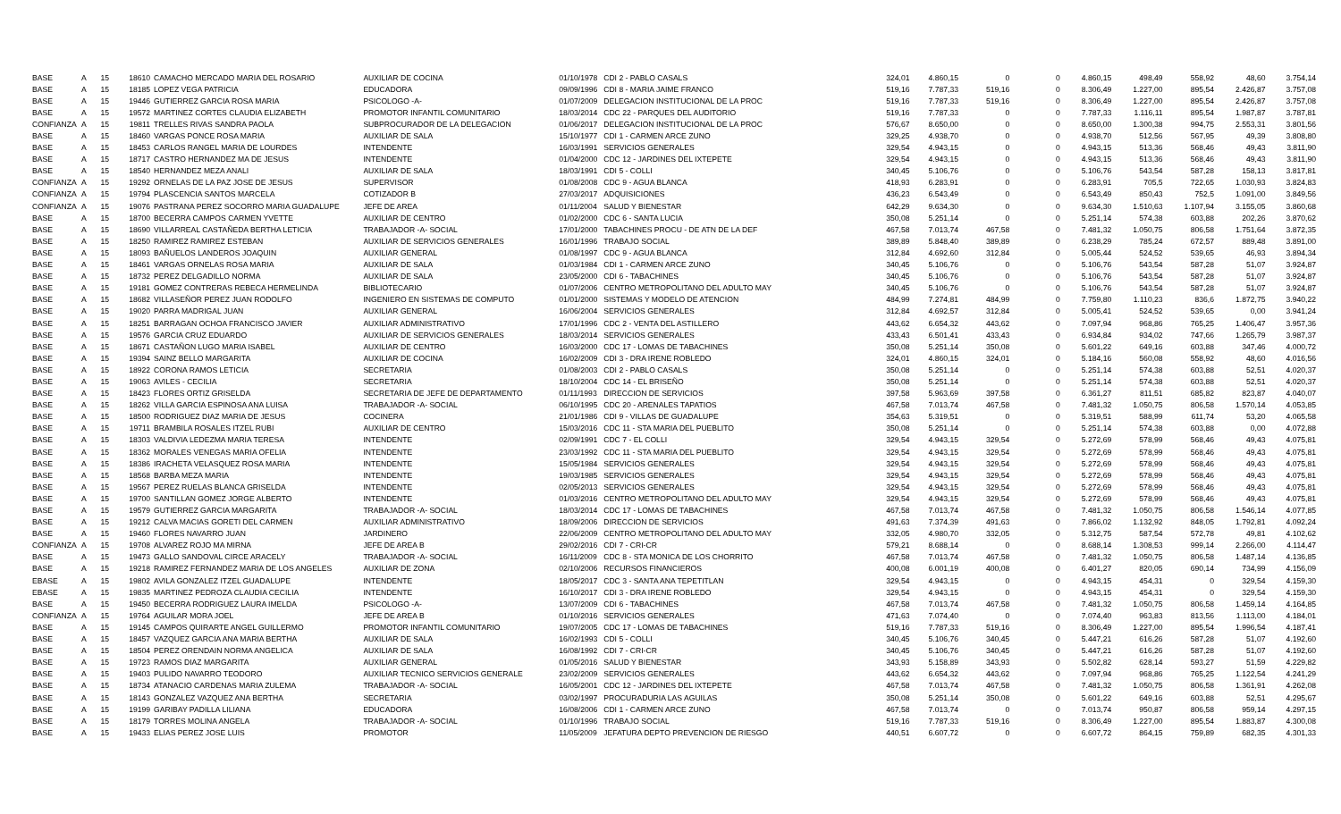| BASE | A | 15 | 18610 | CAMACHO MERCADO MARIA DEL ROSARIO | AUXILIAR DE COCINA | 01/10/1978 | CDI 2 - PABLO CASALS | 324,01 | 4.860,15 | 0 | 0 | 4.860,15 | 498,49 | 558,92 | 48,60 | 3.754,14 |
| BASE | A | 15 | 18185 | LOPEZ VEGA PATRICIA | EDUCADORA | 09/09/1996 | CDI 8 - MARIA JAIME FRANCO | 519,16 | 7.787,33 | 519,16 | 0 | 8.306,49 | 1.227,00 | 895,54 | 2.426,87 | 3.757,08 |
| BASE | A | 15 | 19446 | GUTIERREZ GARCIA ROSA MARIA | PSICOLOGO -A- | 01/07/2009 | DELEGACION INSTITUCIONAL DE LA PROC | 519,16 | 7.787,33 | 519,16 | 0 | 8.306,49 | 1.227,00 | 895,54 | 2.426,87 | 3.757,08 |
| BASE | A | 15 | 19572 | MARTINEZ CORTES CLAUDIA ELIZABETH | PROMOTOR INFANTIL COMUNITARIO | 18/03/2014 | CDC 22 - PARQUES DEL AUDITORIO | 519,16 | 7.787,33 | 0 | 0 | 7.787,33 | 1.116,11 | 895,54 | 1.987,87 | 3.787,81 |
| CONFIANZA | A | 15 | 19811 | TRELLES RIVAS SANDRA PAOLA | SUBPROCURADOR DE LA DELEGACION | 01/06/2017 | DELEGACION INSTITUCIONAL DE LA PROC | 576,67 | 8.650,00 | 0 | 0 | 8.650,00 | 1.300,38 | 994,75 | 2.553,31 | 3.801,56 |
| BASE | A | 15 | 18460 | VARGAS PONCE ROSA MARIA | AUXILIAR DE SALA | 15/10/1977 | CDI 1 - CARMEN ARCE ZUNO | 329,25 | 4.938,70 | 0 | 0 | 4.938,70 | 512,56 | 567,95 | 49,39 | 3.808,80 |
| BASE | A | 15 | 18453 | CARLOS RANGEL MARIA DE LOURDES | INTENDENTE | 16/03/1991 | SERVICIOS GENERALES | 329,54 | 4.943,15 | 0 | 0 | 4.943,15 | 513,36 | 568,46 | 49,43 | 3.811,90 |
| BASE | A | 15 | 18717 | CASTRO HERNANDEZ MA DE JESUS | INTENDENTE | 01/04/2000 | CDC 12 - JARDINES DEL IXTEPETE | 329,54 | 4.943,15 | 0 | 0 | 4.943,15 | 513,36 | 568,46 | 49,43 | 3.811,90 |
| BASE | A | 15 | 18540 | HERNANDEZ MEZA ANALI | AUXILIAR DE SALA | 18/03/1991 | CDI 5 - COLLI | 340,45 | 5.106,76 | 0 | 0 | 5.106,76 | 543,54 | 587,28 | 158,13 | 3.817,81 |
| CONFIANZA | A | 15 | 19292 | ORNELAS DE LA PAZ JOSE DE JESUS | SUPERVISOR | 01/08/2008 | CDC 9 - AGUA BLANCA | 418,93 | 6.283,91 | 0 | 0 | 6.283,91 | 705,5 | 722,65 | 1.030,93 | 3.824,83 |
| CONFIANZA | A | 15 | 19794 | PLASCENCIA SANTOS MARCELA | COTIZADOR B | 27/03/2017 | ADQUISICIONES | 436,23 | 6.543,49 | 0 | 0 | 6.543,49 | 850,43 | 752,5 | 1.091,00 | 3.849,56 |
| CONFIANZA | A | 15 | 19076 | PASTRANA PEREZ SOCORRO MARIA GUADALUPE | JEFE DE AREA | 01/11/2004 | SALUD Y BIENESTAR | 642,29 | 9.634,30 | 0 | 0 | 9.634,30 | 1.510,63 | 1.107,94 | 3.155,05 | 3.860,68 |
| BASE | A | 15 | 18700 | BECERRA CAMPOS CARMEN YVETTE | AUXILIAR DE CENTRO | 01/02/2000 | CDC 6 - SANTA LUCIA | 350,08 | 5.251,14 | 0 | 0 | 5.251,14 | 574,38 | 603,88 | 202,26 | 3.870,62 |
| BASE | A | 15 | 18690 | VILLARREAL CASTAÑEDA BERTHA LETICIA | TRABAJADOR -A- SOCIAL | 17/01/2000 | TABACHINES PROCU - DE ATN DE LA DEF | 467,58 | 7.013,74 | 467,58 | 0 | 7.481,32 | 1.050,75 | 806,58 | 1.751,64 | 3.872,35 |
| BASE | A | 15 | 18250 | RAMIREZ RAMIREZ ESTEBAN | AUXILIAR DE SERVICIOS GENERALES | 16/01/1996 | TRABAJO SOCIAL | 389,89 | 5.848,40 | 389,89 | 0 | 6.238,29 | 785,24 | 672,57 | 889,48 | 3.891,00 |
| BASE | A | 15 | 18093 | BAÑUELOS LANDEROS JOAQUIN | AUXILIAR GENERAL | 01/08/1997 | CDC 9 - AGUA BLANCA | 312,84 | 4.692,60 | 312,84 | 0 | 5.005,44 | 524,52 | 539,65 | 46,93 | 3.894,34 |
| BASE | A | 15 | 18461 | VARGAS ORNELAS ROSA MARIA | AUXILIAR DE SALA | 01/03/1984 | CDI 1 - CARMEN ARCE ZUNO | 340,45 | 5.106,76 | 0 | 0 | 5.106,76 | 543,54 | 587,28 | 51,07 | 3.924,87 |
| BASE | A | 15 | 18732 | PEREZ DELGADILLO NORMA | AUXILIAR DE SALA | 23/05/2000 | CDI 6 - TABACHINES | 340,45 | 5.106,76 | 0 | 0 | 5.106,76 | 543,54 | 587,28 | 51,07 | 3.924,87 |
| BASE | A | 15 | 19181 | GOMEZ CONTRERAS REBECA HERMELINDA | BIBLIOTECARIO | 01/07/2006 | CENTRO METROPOLITANO DEL ADULTO MAY | 340,45 | 5.106,76 | 0 | 0 | 5.106,76 | 543,54 | 587,28 | 51,07 | 3.924,87 |
| BASE | A | 15 | 18682 | VILLASEÑOR PEREZ JUAN RODOLFO | INGENIERO EN SISTEMAS DE COMPUTO | 01/01/2000 | SISTEMAS Y MODELO DE ATENCION | 484,99 | 7.274,81 | 484,99 | 0 | 7.759,80 | 1.110,23 | 836,6 | 1.872,75 | 3.940,22 |
| BASE | A | 15 | 19020 | PARRA MADRIGAL JUAN | AUXILIAR GENERAL | 16/06/2004 | SERVICIOS GENERALES | 312,84 | 4.692,57 | 312,84 | 0 | 5.005,41 | 524,52 | 539,65 | 0,00 | 3.941,24 |
| BASE | A | 15 | 18251 | BARRAGAN OCHOA FRANCISCO JAVIER | AUXILIAR ADMINISTRATIVO | 17/01/1996 | CDC 2 - VENTA DEL ASTILLERO | 443,62 | 6.654,32 | 443,62 | 0 | 7.097,94 | 968,86 | 765,25 | 1.406,47 | 3.957,36 |
| BASE | A | 15 | 19576 | GARCIA CRUZ EDUARDO | AUXILIAR DE SERVICIOS GENERALES | 18/03/2014 | SERVICIOS GENERALES | 433,43 | 6.501,41 | 433,43 | 0 | 6.934,84 | 934,02 | 747,66 | 1.265,79 | 3.987,37 |
| BASE | A | 15 | 18671 | CASTAÑON LUGO MARIA ISABEL | AUXILIAR DE CENTRO | 16/03/2000 | CDC 17 - LOMAS DE TABACHINES | 350,08 | 5.251,14 | 350,08 | 0 | 5.601,22 | 649,16 | 603,88 | 347,46 | 4.000,72 |
| BASE | A | 15 | 19394 | SAINZ BELLO MARGARITA | AUXILIAR DE COCINA | 16/02/2009 | CDI 3 - DRA IRENE ROBLEDO | 324,01 | 4.860,15 | 324,01 | 0 | 5.184,16 | 560,08 | 558,92 | 48,60 | 4.016,56 |
| BASE | A | 15 | 18922 | CORONA RAMOS LETICIA | SECRETARIA | 01/08/2003 | CDI 2 - PABLO CASALS | 350,08 | 5.251,14 | 0 | 0 | 5.251,14 | 574,38 | 603,88 | 52,51 | 4.020,37 |
| BASE | A | 15 | 19063 | AVILES - CECILIA | SECRETARIA | 18/10/2004 | CDC 14 - EL BRISEÑO | 350,08 | 5.251,14 | 0 | 0 | 5.251,14 | 574,38 | 603,88 | 52,51 | 4.020,37 |
| BASE | A | 15 | 18423 | FLORES ORTIZ GRISELDA | SECRETARIA DE JEFE DE DEPARTAMENTO | 01/11/1993 | DIRECCION DE SERVICIOS | 397,58 | 5.963,69 | 397,58 | 0 | 6.361,27 | 811,51 | 685,82 | 823,87 | 4.040,07 |
| BASE | A | 15 | 18262 | VILLA GARCIA ESPINOSA ANA LUISA | TRABAJADOR -A- SOCIAL | 06/10/1995 | CDC 20 - ARENALES TAPATIOS | 467,58 | 7.013,74 | 467,58 | 0 | 7.481,32 | 1.050,75 | 806,58 | 1.570,14 | 4.053,85 |
| BASE | A | 15 | 18500 | RODRIGUEZ DIAZ MARIA DE JESUS | COCINERA | 21/01/1986 | CDI 9 - VILLAS DE GUADALUPE | 354,63 | 5.319,51 | 0 | 0 | 5.319,51 | 588,99 | 611,74 | 53,20 | 4.065,58 |
| BASE | A | 15 | 19711 | BRAMBILA ROSALES ITZEL RUBI | AUXILIAR DE CENTRO | 15/03/2016 | CDC 11 - STA MARIA DEL PUEBLITO | 350,08 | 5.251,14 | 0 | 0 | 5.251,14 | 574,38 | 603,88 | 0,00 | 4.072,88 |
| BASE | A | 15 | 18303 | VALDIVIA LEDEZMA MARIA TERESA | INTENDENTE | 02/09/1991 | CDC 7 - EL COLLI | 329,54 | 4.943,15 | 329,54 | 0 | 5.272,69 | 578,99 | 568,46 | 49,43 | 4.075,81 |
| BASE | A | 15 | 18362 | MORALES VENEGAS MARIA OFELIA | INTENDENTE | 23/03/1992 | CDC 11 - STA MARIA DEL PUEBLITO | 329,54 | 4.943,15 | 329,54 | 0 | 5.272,69 | 578,99 | 568,46 | 49,43 | 4.075,81 |
| BASE | A | 15 | 18386 | IRACHETA VELASQUEZ ROSA MARIA | INTENDENTE | 15/05/1984 | SERVICIOS GENERALES | 329,54 | 4.943,15 | 329,54 | 0 | 5.272,69 | 578,99 | 568,46 | 49,43 | 4.075,81 |
| BASE | A | 15 | 18568 | BARBA MEZA MARIA | INTENDENTE | 19/03/1985 | SERVICIOS GENERALES | 329,54 | 4.943,15 | 329,54 | 0 | 5.272,69 | 578,99 | 568,46 | 49,43 | 4.075,81 |
| BASE | A | 15 | 19567 | PEREZ RUELAS BLANCA GRISELDA | INTENDENTE | 02/05/2013 | SERVICIOS GENERALES | 329,54 | 4.943,15 | 329,54 | 0 | 5.272,69 | 578,99 | 568,46 | 49,43 | 4.075,81 |
| BASE | A | 15 | 19700 | SANTILLAN GOMEZ JORGE ALBERTO | INTENDENTE | 01/03/2016 | CENTRO METROPOLITANO DEL ADULTO MAY | 329,54 | 4.943,15 | 329,54 | 0 | 5.272,69 | 578,99 | 568,46 | 49,43 | 4.075,81 |
| BASE | A | 15 | 19579 | GUTIERREZ GARCIA MARGARITA | TRABAJADOR -A- SOCIAL | 18/03/2014 | CDC 17 - LOMAS DE TABACHINES | 467,58 | 7.013,74 | 467,58 | 0 | 7.481,32 | 1.050,75 | 806,58 | 1.546,14 | 4.077,85 |
| BASE | A | 15 | 19212 | CALVA MACIAS GORETI DEL CARMEN | AUXILIAR ADMINISTRATIVO | 18/09/2006 | DIRECCION DE SERVICIOS | 491,63 | 7.374,39 | 491,63 | 0 | 7.866,02 | 1.132,92 | 848,05 | 1.792,81 | 4.092,24 |
| BASE | A | 15 | 19460 | FLORES NAVARRO JUAN | JARDINERO | 22/06/2009 | CENTRO METROPOLITANO DEL ADULTO MAY | 332,05 | 4.980,70 | 332,05 | 0 | 5.312,75 | 587,54 | 572,78 | 49,81 | 4.102,62 |
| CONFIANZA | A | 15 | 19708 | ALVAREZ ROJO MA MIRNA | JEFE DE AREA B | 29/02/2016 | CDI 7 - CRI-CR | 579,21 | 8.688,14 | 0 | 0 | 8.688,14 | 1.308,53 | 999,14 | 2.266,00 | 4.114,47 |
| BASE | A | 15 | 19473 | GALLO SANDOVAL CIRCE ARACELY | TRABAJADOR -A- SOCIAL | 16/11/2009 | CDC 8 - STA MONICA DE LOS CHORRITO | 467,58 | 7.013,74 | 467,58 | 0 | 7.481,32 | 1.050,75 | 806,58 | 1.487,14 | 4.136,85 |
| BASE | A | 15 | 19218 | RAMIREZ FERNANDEZ MARIA DE LOS ANGELES | AUXILIAR DE ZONA | 02/10/2006 | RECURSOS FINANCIEROS | 400,08 | 6.001,19 | 400,08 | 0 | 6.401,27 | 820,05 | 690,14 | 734,99 | 4.156,09 |
| EBASE | A | 15 | 19802 | AVILA GONZALEZ ITZEL GUADALUPE | INTENDENTE | 18/05/2017 | CDC 3 - SANTA ANA TEPETITLAN | 329,54 | 4.943,15 | 0 | 0 | 4.943,15 | 454,31 | 0 | 329,54 | 4.159,30 |
| EBASE | A | 15 | 19835 | MARTINEZ PEDROZA CLAUDIA CECILIA | INTENDENTE | 16/10/2017 | CDI 3 - DRA IRENE ROBLEDO | 329,54 | 4.943,15 | 0 | 0 | 4.943,15 | 454,31 | 0 | 329,54 | 4.159,30 |
| BASE | A | 15 | 19450 | BECERRA RODRIGUEZ LAURA IMELDA | PSICOLOGO -A- | 13/07/2009 | CDI 6 - TABACHINES | 467,58 | 7.013,74 | 467,58 | 0 | 7.481,32 | 1.050,75 | 806,58 | 1.459,14 | 4.164,85 |
| CONFIANZA | A | 15 | 19764 | AGUILAR MORA JOEL | JEFE DE AREA B | 01/10/2016 | SERVICIOS GENERALES | 471,63 | 7.074,40 | 0 | 0 | 7.074,40 | 963,83 | 813,56 | 1.113,00 | 4.184,01 |
| BASE | A | 15 | 19145 | CAMPOS QUIRARTE ANGEL GUILLERMO | PROMOTOR INFANTIL COMUNITARIO | 19/07/2005 | CDC 17 - LOMAS DE TABACHINES | 519,16 | 7.787,33 | 519,16 | 0 | 8.306,49 | 1.227,00 | 895,54 | 1.996,54 | 4.187,41 |
| BASE | A | 15 | 18457 | VAZQUEZ GARCIA ANA MARIA BERTHA | AUXILIAR DE SALA | 16/02/1993 | CDI 5 - COLLI | 340,45 | 5.106,76 | 340,45 | 0 | 5.447,21 | 616,26 | 587,28 | 51,07 | 4.192,60 |
| BASE | A | 15 | 18504 | PEREZ ORENDAIN NORMA ANGELICA | AUXILIAR DE SALA | 16/08/1992 | CDI 7 - CRI-CR | 340,45 | 5.106,76 | 340,45 | 0 | 5.447,21 | 616,26 | 587,28 | 51,07 | 4.192,60 |
| BASE | A | 15 | 19723 | RAMOS DIAZ MARGARITA | AUXILIAR GENERAL | 01/05/2016 | SALUD Y BIENESTAR | 343,93 | 5.158,89 | 343,93 | 0 | 5.502,82 | 628,14 | 593,27 | 51,59 | 4.229,82 |
| BASE | A | 15 | 19403 | PULIDO NAVARRO TEODORO | AUXILIAR TECNICO SERVICIOS GENERALE | 23/02/2009 | SERVICIOS GENERALES | 443,62 | 6.654,32 | 443,62 | 0 | 7.097,94 | 968,86 | 765,25 | 1.122,54 | 4.241,29 |
| BASE | A | 15 | 18734 | ATANACIO CARDENAS MARIA ZULEMA | TRABAJADOR -A- SOCIAL | 16/05/2001 | CDC 12 - JARDINES DEL IXTEPETE | 467,58 | 7.013,74 | 467,58 | 0 | 7.481,32 | 1.050,75 | 806,58 | 1.361,91 | 4.262,08 |
| BASE | A | 15 | 18143 | GONZALEZ VAZQUEZ ANA BERTHA | SECRETARIA | 03/02/1997 | PROCURADURIA LAS AGUILAS | 350,08 | 5.251,14 | 350,08 | 0 | 5.601,22 | 649,16 | 603,88 | 52,51 | 4.295,67 |
| BASE | A | 15 | 19199 | GARIBAY PADILLA LILIANA | EDUCADORA | 16/08/2006 | CDI 1 - CARMEN ARCE ZUNO | 467,58 | 7.013,74 | 0 | 0 | 7.013,74 | 950,87 | 806,58 | 959,14 | 4.297,15 |
| BASE | A | 15 | 18179 | TORRES MOLINA ANGELA | TRABAJADOR -A- SOCIAL | 01/10/1996 | TRABAJO SOCIAL | 519,16 | 7.787,33 | 519,16 | 0 | 8.306,49 | 1.227,00 | 895,54 | 1.883,87 | 4.300,08 |
| BASE | A | 15 | 19433 | ELIAS PEREZ JOSE LUIS | PROMOTOR | 11/05/2009 | JEFATURA DEPTO PREVENCION DE RIESGO | 440,51 | 6.607,72 | 0 | 0 | 6.607,72 | 864,15 | 759,89 | 682,35 | 4.301,33 |